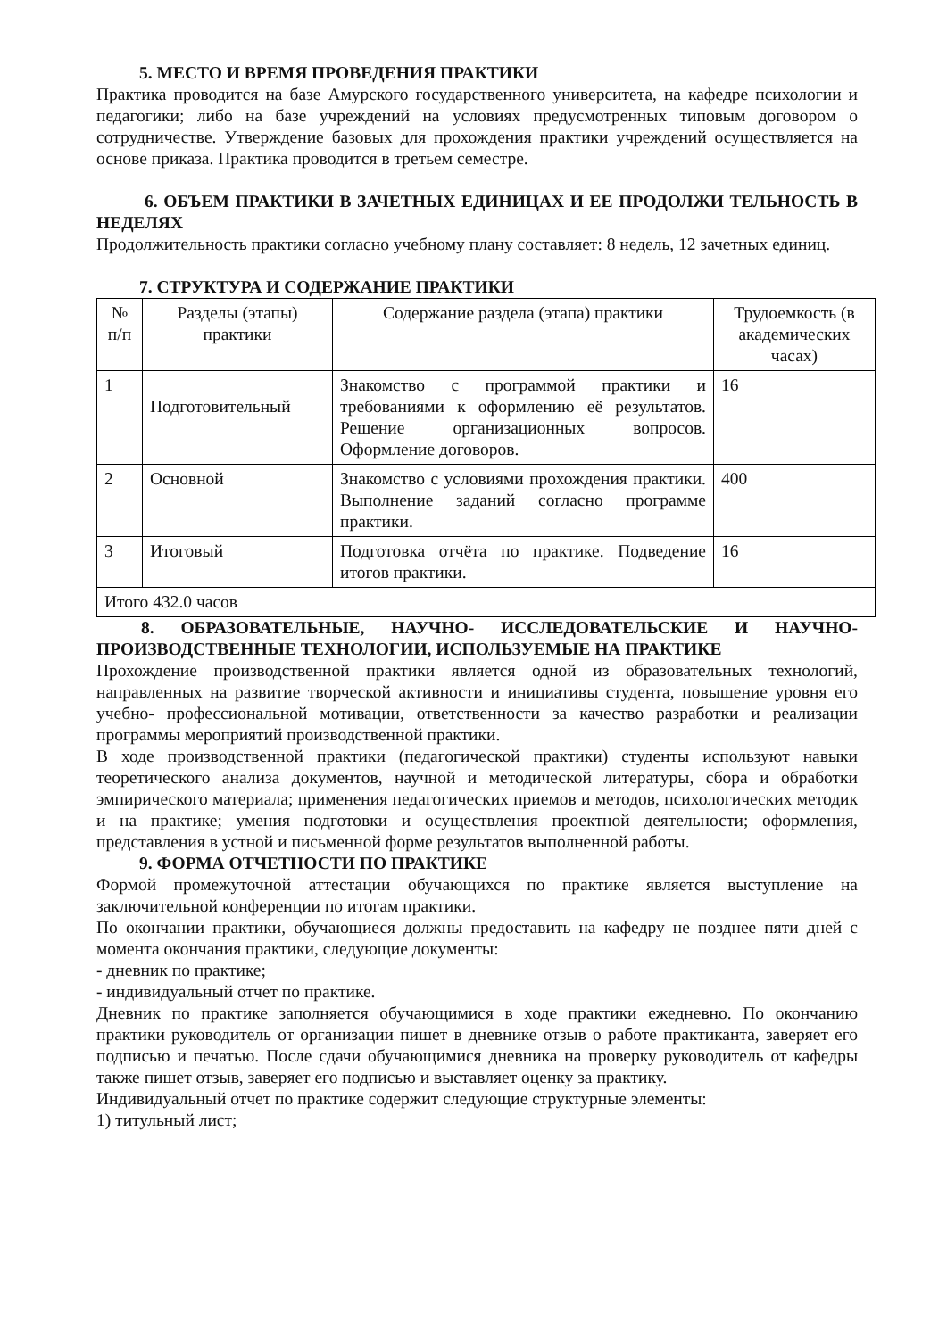5. МЕСТО И ВРЕМЯ ПРОВЕДЕНИЯ ПРАКТИКИ
Практика проводится на базе Амурского государственного университета, на кафедре психологии и педагогики; либо на базе учреждений на условиях предусмотренных типовым договором о сотрудничестве. Утверждение базовых для прохождения практики учреждений осуществляется на основе приказа. Практика проводится в третьем семестре.
6. ОБЪЕМ ПРАКТИКИ В ЗАЧЕТНЫХ ЕДИНИЦАХ И ЕЕ ПРОДОЛЖИ ТЕЛЬНОСТЬ В НЕДЕЛЯХ
Продолжительность практики согласно учебному плану составляет: 8 недель, 12 зачетных единиц.
7. СТРУКТУРА И СОДЕРЖАНИЕ ПРАКТИКИ
| № п/п | Разделы (этапы) практики | Содержание раздела (этапа) практики | Трудоемкость (в академических часах) |
| --- | --- | --- | --- |
| 1 | Подготовительный | Знакомство с программой практики и требованиями к оформлению её результатов. Решение организационных вопросов. Оформление договоров. | 16 |
| 2 | Основной | Знакомство с условиями прохождения практики. Выполнение заданий согласно программе практики. | 400 |
| 3 | Итоговый | Подготовка отчёта по практике. Подведение итогов практики. | 16 |
| Итого 432.0 часов | | | |
8. ОБРАЗОВАТЕЛЬНЫЕ, НАУЧНО- ИССЛЕДОВАТЕЛЬСКИЕ И НАУЧНО-ПРОИЗВОДСТВЕННЫЕ ТЕХНОЛОГИИ, ИСПОЛЬЗУЕМЫЕ НА ПРАКТИКЕ
Прохождение производственной практики является одной из образовательных технологий, направленных на развитие творческой активности и инициативы студента, повышение уровня его учебно- профессиональной мотивации, ответственности за качество разработки и реализации программы мероприятий производственной практики.
В ходе производственной практики (педагогической практики) студенты используют навыки теоретического анализа документов, научной и методической литературы, сбора и обработки эмпирического материала; применения педагогических приемов и методов, психологических методик и на практике; умения подготовки и осуществления проектной деятельности; оформления, представления в устной и письменной форме результатов выполненной работы.
9. ФОРМА ОТЧЕТНОСТИ ПО ПРАКТИКЕ
Формой промежуточной аттестации обучающихся по практике является выступление на заключительной конференции по итогам практики.
По окончании практики, обучающиеся должны предоставить на кафедру не позднее пяти дней с момента окончания практики, следующие документы:
- дневник по практике;
- индивидуальный отчет по практике.
Дневник по практике заполняется обучающимися в ходе практики ежедневно. По окончанию практики руководитель от организации пишет в дневнике отзыв о работе практиканта, заверяет его подписью и печатью. После сдачи обучающимися дневника на проверку руководитель от кафедры также пишет отзыв, заверяет его подписью и выставляет оценку за практику.
Индивидуальный отчет по практике содержит следующие структурные элементы:
1) титульный лист;